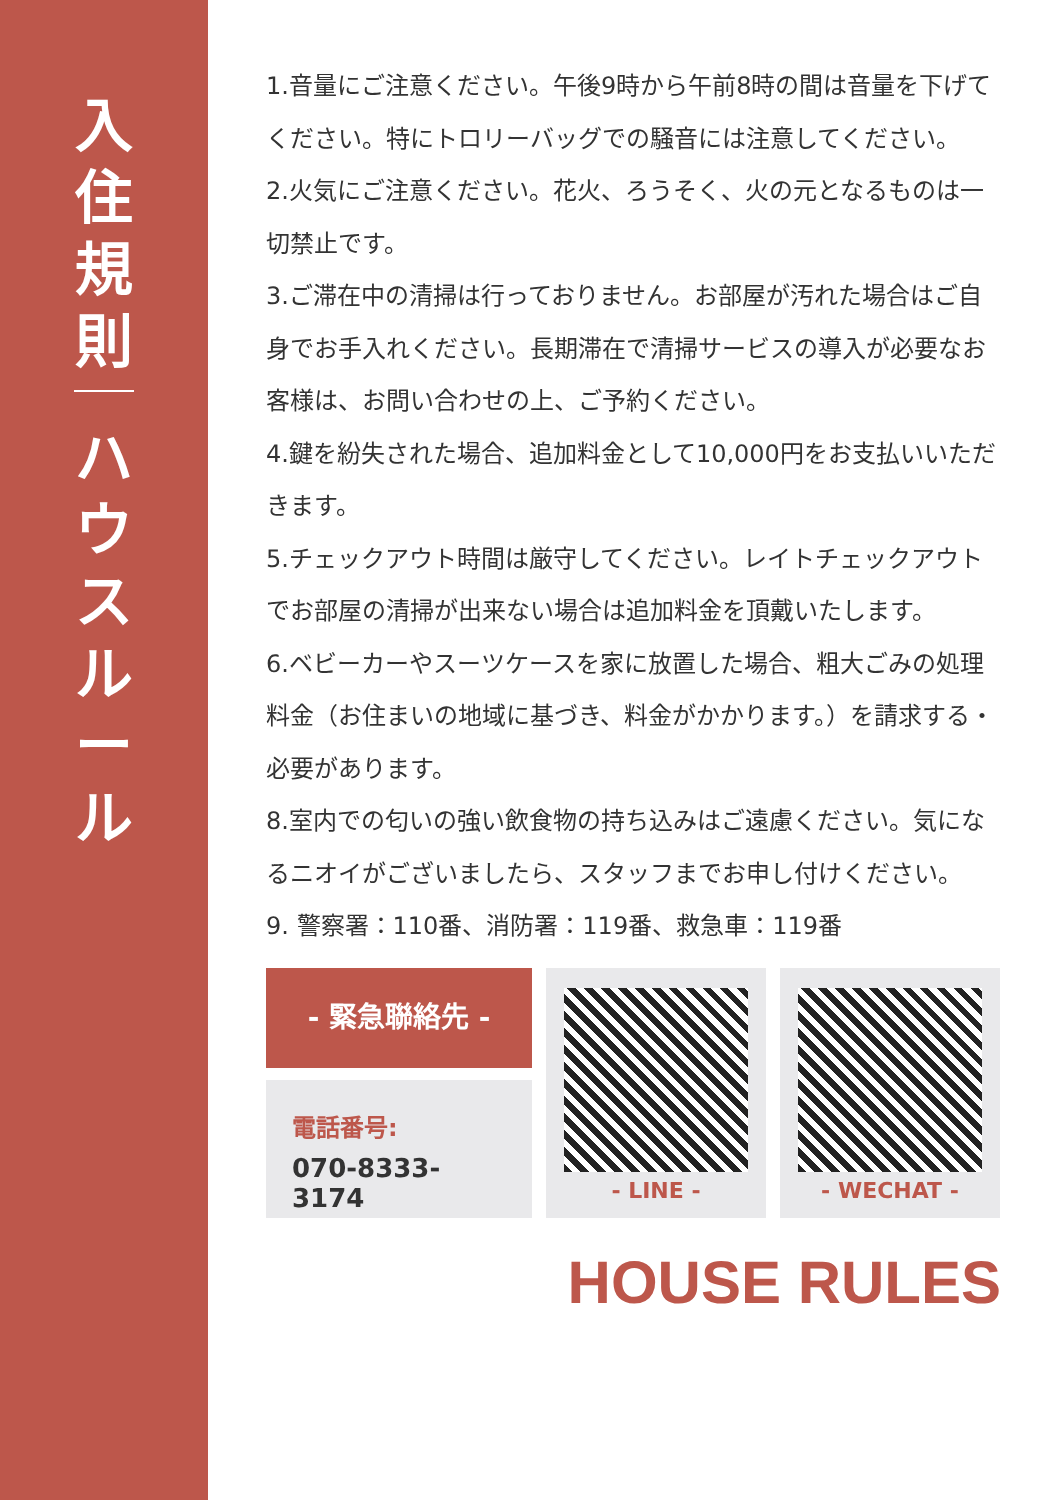入住規則
ハウスルール
1.音量にご注意ください。午後9時から午前8時の間は音量を下げてください。特にトロリーバッグでの騒音には注意してください。
2.火気にご注意ください。花火、ろうそく、火の元となるものは一切禁止です。
3.ご滞在中の清掃は行っておりません。お部屋が汚れた場合はご自身でお手入れください。長期滞在で清掃サービスの導入が必要なお客様は、お問い合わせの上、ご予約ください。
4.鍵を紛失された場合、追加料金として10,000円をお支払いいただきます。
5.チェックアウト時間は厳守してください。レイトチェックアウトでお部屋の清掃が出来ない場合は追加料金を頂戴いたします。
6.ベビーカーやスーツケースを家に放置した場合、粗大ごみの処理料金（お住まいの地域に基づき、料金がかかります。）を請求する・必要があります。
8.室内での匂いの強い飲食物の持ち込みはご遠慮ください。気になるニオイがございましたら、スタッフまでお申し付けください。
9. 警察署：110番、消防署：119番、救急車：119番
- 緊急聯絡先 -
電話番号:
070-8333-3174
- LINE - - WECHAT -
HOUSE RULES